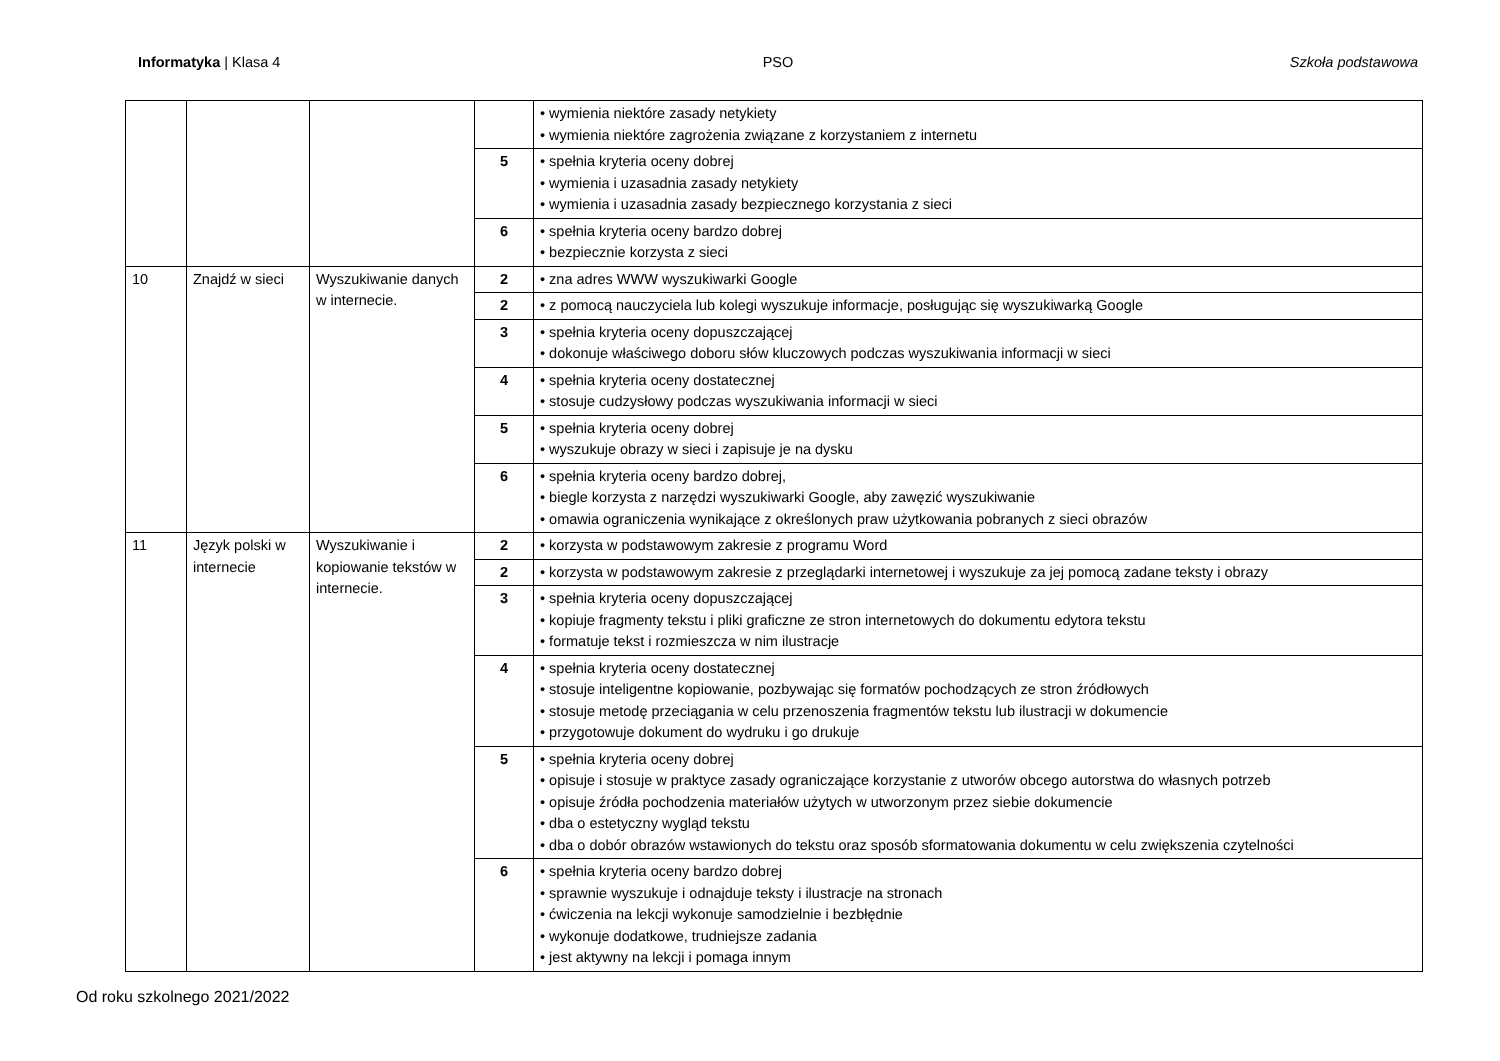Informatyka | Klasa 4 PSO Szkoła podstawowa
| | | | | • wymienia niektóre zasady netykiety • wymienia niektóre zagrożenia związane z korzystaniem z internetu |
| | | | 5 | • spełnia kryteria oceny dobrej • wymienia i uzasadnia zasady netykiety • wymienia i uzasadnia zasady bezpiecznego korzystania z sieci |
| | | | 6 | • spełnia kryteria oceny bardzo dobrej • bezpiecznie korzysta z sieci |
| 10 | Znajdź w sieci | Wyszukiwanie danych w internecie. | 2 | • zna adres WWW wyszukiwarki Google |
| | | | 2 | • z pomocą nauczyciela lub kolegi wyszukuje informacje, posługując się wyszukiwarką Google |
| | | | 3 | • spełnia kryteria oceny dopuszczającej • dokonuje właściwego doboru słów kluczowych podczas wyszukiwania informacji w sieci |
| | | | 4 | • spełnia kryteria oceny dostatecznej • stosuje cudzysłowy podczas wyszukiwania informacji w sieci |
| | | | 5 | • spełnia kryteria oceny dobrej • wyszukuje obrazy w sieci i zapisuje je na dysku |
| | | | 6 | • spełnia kryteria oceny bardzo dobrej, • biegle korzysta z narzędzi wyszukiwarki Google, aby zawęzić wyszukiwanie • omawia ograniczenia wynikające z określonych praw użytkowania pobranych z sieci obrazów |
| 11 | Język polski w internecie | Wyszukiwanie i kopiowanie tekstów w internecie. | 2 | • korzysta w podstawowym zakresie z programu Word |
| | | | 2 | • korzysta w podstawowym zakresie z przeglądarki internetowej i wyszukuje za jej pomocą zadane teksty i obrazy |
| | | | 3 | • spełnia kryteria oceny dopuszczającej • kopiuje fragmenty tekstu i pliki graficzne ze stron internetowych do dokumentu edytora tekstu • formatuje tekst i rozmieszcza w nim ilustracje |
| | | | 4 | • spełnia kryteria oceny dostatecznej • stosuje inteligentne kopiowanie, pozbywając się formatów pochodzących ze stron źródłowych • stosuje metodę przeciągania w celu przenoszenia fragmentów tekstu lub ilustracji w dokumencie • przygotowuje dokument do wydruku i go drukuje |
| | | | 5 | • spełnia kryteria oceny dobrej • opisuje i stosuje w praktyce zasady ograniczające korzystanie z utworów obcego autorstwa do własnych potrzeb • opisuje źródła pochodzenia materiałów użytych w utworzonym przez siebie dokumencie • dba o estetyczny wygląd tekstu • dba o dobór obrazów wstawionych do tekstu oraz sposób sformatowania dokumentu w celu zwiększenia czytelności |
| | | | 6 | • spełnia kryteria oceny bardzo dobrej • sprawnie wyszukuje i odnajduje teksty i ilustracje na stronach • ćwiczenia na lekcji wykonuje samodzielnie i bezbłędnie • wykonuje dodatkowe, trudniejsze zadania • jest aktywny na lekcji i pomaga innym |
Od roku szkolnego 2021/2022